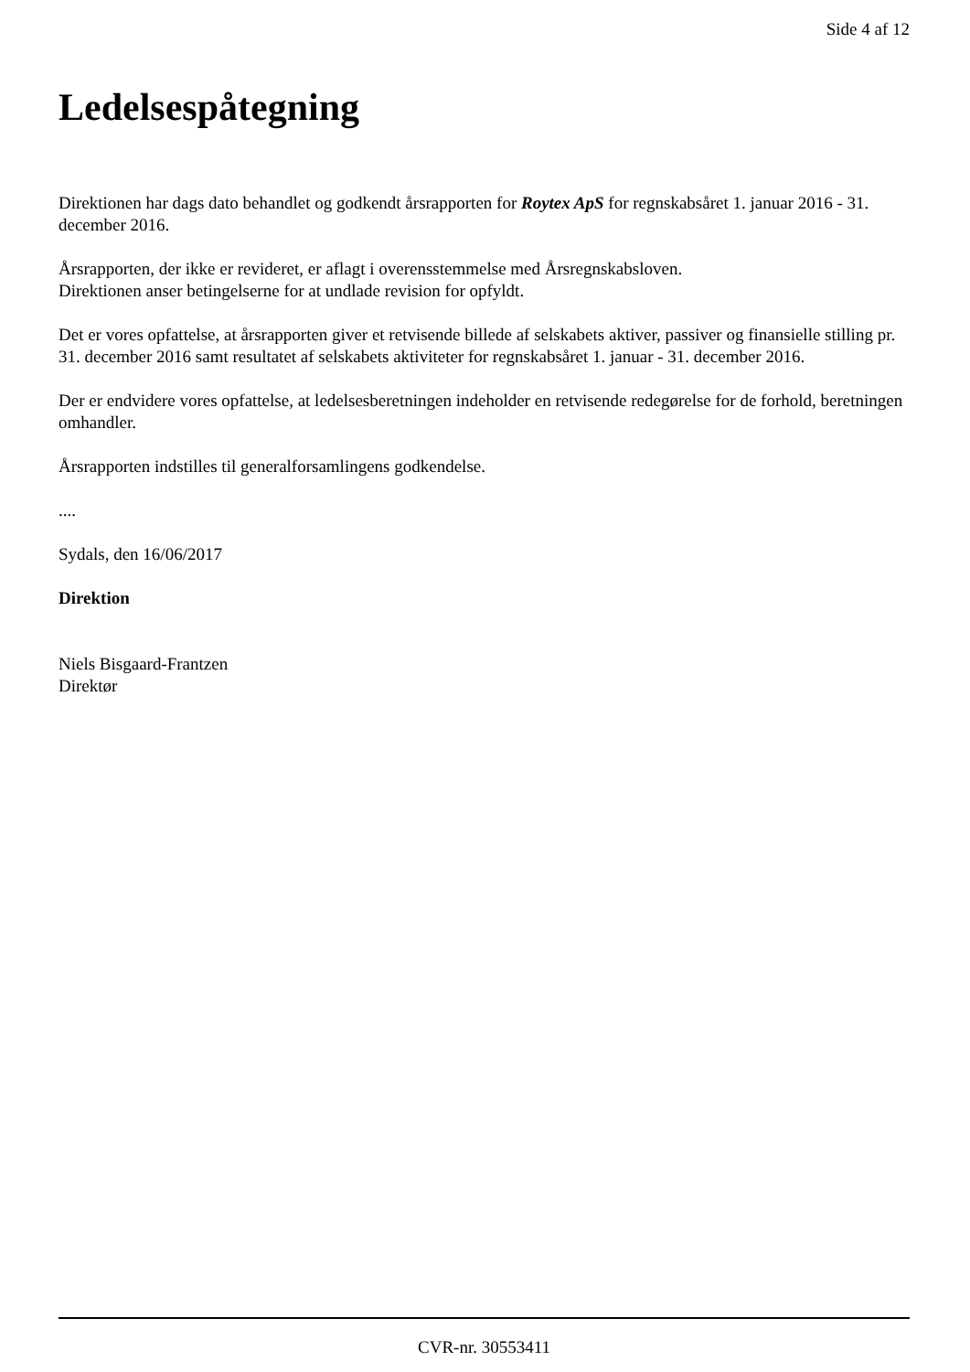Side 4 af 12
Ledelsespåtegning
Direktionen har dags dato behandlet og godkendt årsrapporten for Roytex ApS for regnskabsåret 1. januar 2016 - 31. december 2016.
Årsrapporten, der ikke er revideret, er aflagt i overensstemmelse med Årsregnskabsloven.
Direktionen anser betingelserne for at undlade revision for opfyldt.
Det er vores opfattelse, at årsrapporten giver et retvisende billede af selskabets aktiver, passiver og finansielle stilling pr. 31. december 2016 samt resultatet af selskabets aktiviteter for regnskabsåret 1. januar - 31. december 2016.
Der er endvidere vores opfattelse, at ledelsesberetningen indeholder en retvisende redegørelse for de forhold, beretningen omhandler.
Årsrapporten indstilles til generalforsamlingens godkendelse.
....
Sydals, den 16/06/2017
Direktion
Niels Bisgaard-Frantzen
Direktør
CVR-nr. 30553411